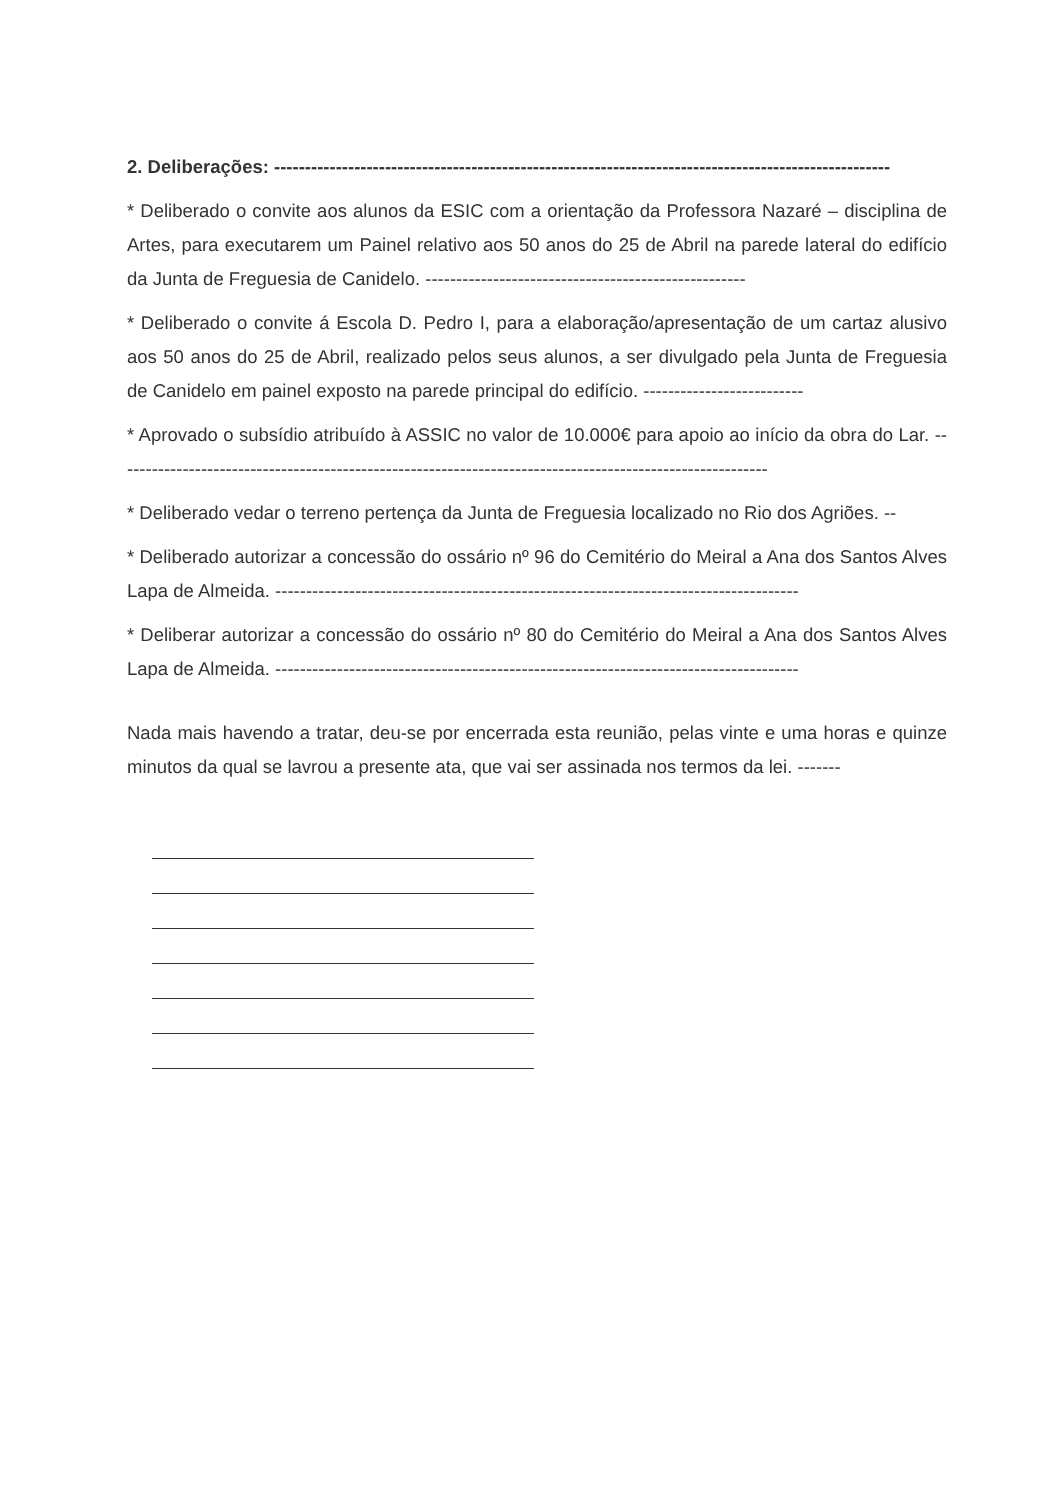2. Deliberações: ----------------------------------------------------------------------------------------------------
* Deliberado o convite aos alunos da ESIC com a orientação da Professora Nazaré – disciplina de Artes, para executarem um Painel relativo aos 50 anos do 25 de Abril na parede lateral do edifício da Junta de Freguesia de Canidelo. ----------------------------------------------------
* Deliberado o convite á Escola D. Pedro I, para a elaboração/apresentação de um cartaz alusivo aos 50 anos do 25 de Abril, realizado pelos seus alunos, a ser divulgado pela Junta de Freguesia de Canidelo em painel exposto na parede principal do edifício. --------------------------
* Aprovado o subsídio atribuído à ASSIC no valor de 10.000€ para apoio ao início da obra do Lar. ----------------------------------------------------------------------------------------------------------
* Deliberado vedar o terreno pertença da Junta de Freguesia localizado no Rio dos Agriões. --
* Deliberado autorizar a concessão do ossário nº 96 do Cemitério do Meiral a Ana dos Santos Alves Lapa de Almeida. -------------------------------------------------------------------------------------
* Deliberar autorizar a concessão do ossário nº 80 do Cemitério do Meiral a Ana dos Santos Alves Lapa de Almeida. -------------------------------------------------------------------------------------
Nada mais havendo a tratar, deu-se por encerrada esta reunião, pelas vinte e uma horas e quinze minutos da qual se lavrou a presente ata, que vai ser assinada nos termos da lei. -------